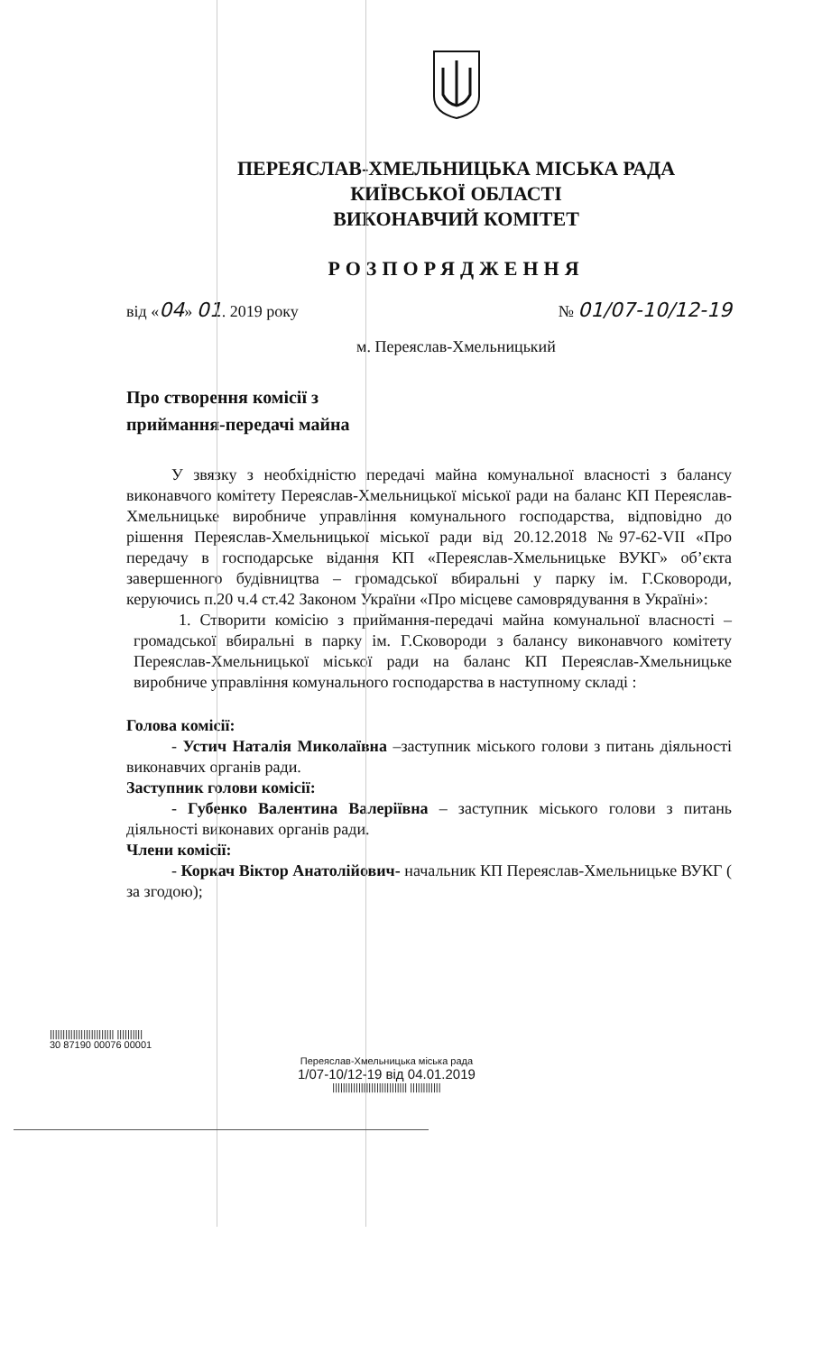ПЕРЕЯСЛАВ-ХМЕЛЬНИЦЬКА МІСЬКА РАДА
КИЇВСЬКОЇ ОБЛАСТІ
ВИКОНАВЧИЙ КОМІТЕТ
РОЗПОРЯДЖЕННЯ
від «04» 01. 2019 року № 01/07-10/12-19
м. Переяслав-Хмельницький
Про створення комісії з
приймання-передачі майна
У звязку з необхідністю передачі майна комунальної власності з балансу виконавчого комітету Переяслав-Хмельницької міської ради на баланс КП Переяслав-Хмельницьке виробниче управління комунального господарства, відповідно до рішення Переяслав-Хмельницької міської ради від 20.12.2018 №97-62-VII «Про передачу в господарське відання КП «Переяслав-Хмельницьке ВУКГ» об’єкта завершенного будівництва – громадської вбиральні у парку ім. Г.Сковороди, керуючись п.20 ч.4 ст.42 Законом України «Про місцеве самоврядування в Україні»:
1. Створити комісію з приймання-передачі майна комунальної власності – громадської вбиральні в парку ім. Г.Сковороди з балансу виконавчого комітету Переяслав-Хмельницької міської ради на баланс КП Переяслав-Хмельницьке виробниче управління комунального господарства в наступному складі :
Голова комісії:
- Устич Наталія Миколаївна –заступник міського голови з питань діяльності виконавчих органів ради.
Заступник голови комісії:
- Губенко Валентина Валеріївна – заступник міського голови з питань діяльності виконавих органів ради.
Члени комісії:
- Коркач Віктор Анатолійович- начальник КП Переяслав-Хмельницьке ВУКГ ( за згодою);
||||||||||||||||||||||||| ||||||||||
30 87190 00076 00001
Переяслав-Хмельницька міська рада
1/07-10/12-19 від 04.01.2019
||||||||||||||||||||||||||||| ||||||||||||